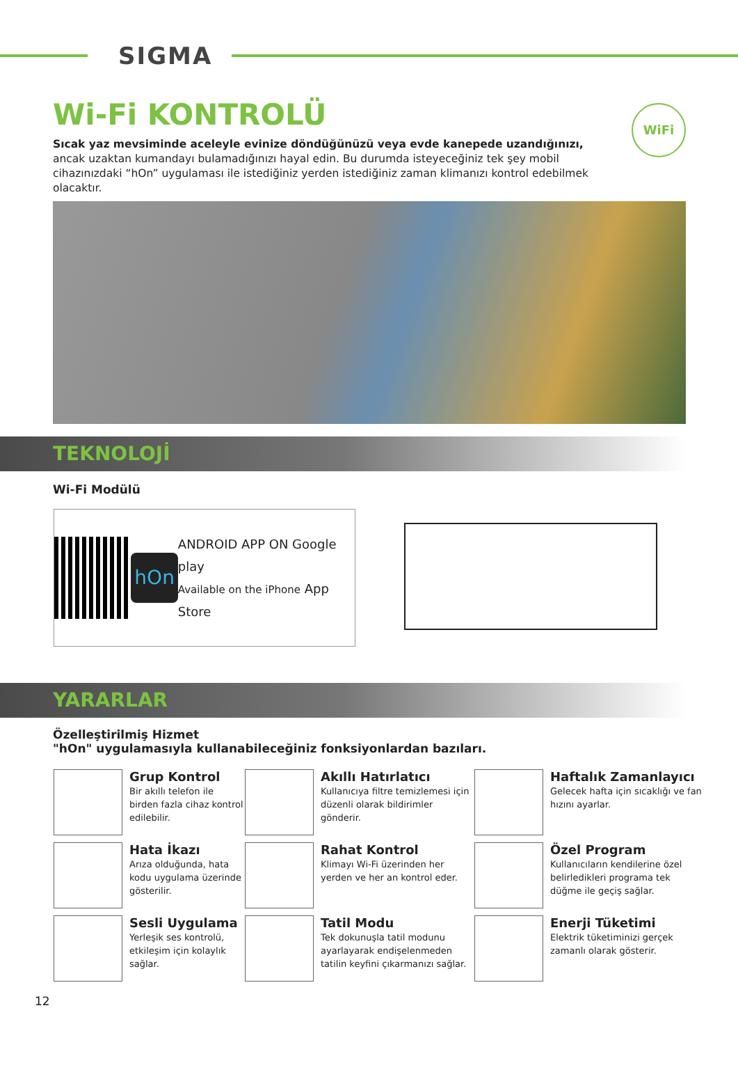SIGMA
WiFi
Wi-Fi KONTROLÜ
Sıcak yaz mevsiminde aceleyle evinize döndüğünüzü veya evde kanepede uzandığınızı, ancak uzaktan kumandayı bulamadığınızı hayal edin. Bu durumda isteyeceğiniz tek şey mobil cihazınızdaki “hOn” uygulaması ile istediğiniz yerden istediğiniz zaman klimanızı kontrol edebilmek olacaktır.
TEKNOLOJİ
Wi-Fi Modülü
hOn
ANDROID APP ON Google play
Available on the iPhone App Store
YARARLAR
Özelleştirilmiş Hizmet
"hOn" uygulamasıyla kullanabileceğiniz fonksiyonlardan bazıları.
Grup Kontrol
Bir akıllı telefon ile birden fazla cihaz kontrol edilebilir.
Akıllı Hatırlatıcı
Kullanıcıya filtre temizlemesi için düzenli olarak bildirimler gönderir.
Haftalık Zamanlayıcı
Gelecek hafta için sıcaklığı ve fan hızını ayarlar.
Hata İkazı
Arıza olduğunda, hata kodu uygulama üzerinde gösterilir.
Rahat Kontrol
Klimayı Wi-Fi üzerinden her yerden ve her an kontrol eder.
Özel Program
Kullanıcıların kendilerine özel belirledikleri programa tek düğme ile geçiş sağlar.
Sesli Uygulama
Yerleşik ses kontrolü, etkileşim için kolaylık sağlar.
Tatil Modu
Tek dokunuşla tatil modunu ayarlayarak endişelenmeden tatilin keyfini çıkarmanızı sağlar.
Enerji Tüketimi
Elektrik tüketiminizi gerçek zamanlı olarak gösterir.
12